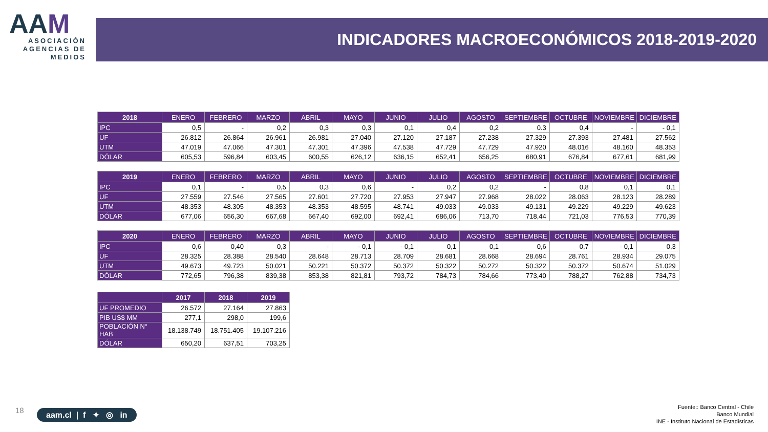AAM
ASOCIACIÓN AGENCIAS DE MEDIOS
INDICADORES MACROECONÓMICOS 2018-2019-2020
| 2018 | ENERO | FEBRERO | MARZO | ABRIL | MAYO | JUNIO | JULIO | AGOSTO | SEPTIEMBRE | OCTUBRE | NOVIEMBRE | DICIEMBRE |
| --- | --- | --- | --- | --- | --- | --- | --- | --- | --- | --- | --- | --- |
| IPC | 0,5 | - | 0,2 | 0,3 | 0,3 | 0,1 | 0,4 | 0,2 | 0.3 | 0,4 | - | - 0,1 |
| UF | 26.812 | 26.864 | 26.961 | 26.981 | 27.040 | 27.120 | 27.187 | 27.238 | 27.329 | 27.393 | 27.481 | 27.562 |
| UTM | 47.019 | 47.066 | 47.301 | 47.301 | 47.396 | 47.538 | 47.729 | 47.729 | 47.920 | 48.016 | 48.160 | 48.353 |
| DÓLAR | 605,53 | 596,84 | 603,45 | 600,55 | 626,12 | 636,15 | 652,41 | 656,25 | 680,91 | 676,84 | 677,61 | 681,99 |
| 2019 | ENERO | FEBRERO | MARZO | ABRIL | MAYO | JUNIO | JULIO | AGOSTO | SEPTIEMBRE | OCTUBRE | NOVIEMBRE | DICIEMBRE |
| --- | --- | --- | --- | --- | --- | --- | --- | --- | --- | --- | --- | --- |
| IPC | 0,1 | - | 0,5 | 0,3 | 0,6 | - | 0,2 | 0,2 | - | 0,8 | 0,1 | 0,1 |
| UF | 27.559 | 27.546 | 27.565 | 27.601 | 27.720 | 27.953 | 27.947 | 27.968 | 28.022 | 28.063 | 28.123 | 28.289 |
| UTM | 48.353 | 48.305 | 48.353 | 48.353 | 48.595 | 48.741 | 49.033 | 49.033 | 49.131 | 49.229 | 49.229 | 49.623 |
| DÓLAR | 677,06 | 656,30 | 667,68 | 667,40 | 692,00 | 692,41 | 686,06 | 713,70 | 718,44 | 721,03 | 776,53 | 770,39 |
| 2020 | ENERO | FEBRERO | MARZO | ABRIL | MAYO | JUNIO | JULIO | AGOSTO | SEPTIEMBRE | OCTUBRE | NOVIEMBRE | DICIEMBRE |
| --- | --- | --- | --- | --- | --- | --- | --- | --- | --- | --- | --- | --- |
| IPC | 0,6 | 0,40 | 0,3 | - | - 0,1 | - 0,1 | 0,1 | 0,1 | 0,6 | 0,7 | - 0,1 | 0,3 |
| UF | 28.325 | 28.388 | 28.540 | 28.648 | 28.713 | 28.709 | 28.681 | 28.668 | 28.694 | 28.761 | 28.934 | 29.075 |
| UTM | 49.673 | 49.723 | 50.021 | 50.221 | 50.372 | 50.372 | 50.322 | 50.272 | 50.322 | 50.372 | 50.674 | 51.029 |
| DÓLAR | 772,65 | 796,38 | 839,38 | 853,38 | 821,81 | 793,72 | 784,73 | 784,66 | 773,40 | 788,27 | 762,88 | 734,73 |
| | 2017 | 2018 | 2019 |
| --- | --- | --- | --- |
| UF PROMEDIO | 26.572 | 27.164 | 27.863 |
| PIB US$ MM | 277,1 | 298,0 | 199,6 |
| POBLACIÓN N° HAB | 18.138.749 | 18.751.405 | 19.107.216 |
| DÓLAR | 650,20 | 637,51 | 703,25 |
18
aam.cl | f ✦ ◎ in
Fuente:: Banco Central - Chile
Banco Mundial
INE - Instituto Nacional de Estadísticas